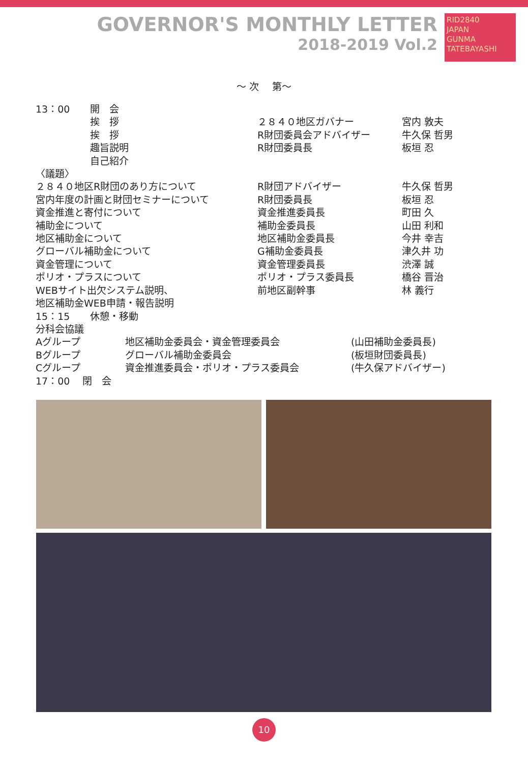GOVERNOR'S MONTHLY LETTER
2018-2019 Vol.2
RID2840
JAPAN
GUNMA TATEBAYASHI
～ 次　 第～
| 13：00 | 開 会 | | |
| | 挨 拶 | ２８４０地区ガバナー | 宮内 敦夫 |
| | 挨 拶 | R財団委員会アドバイザー | 牛久保 哲男 |
| | 趣旨説明 | R財団委員長 | 板垣 忍 |
| | 自己紹介 | | |
| 〈議題〉 | | | |
| ２８４０地区R財団のあり方について | | R財団アドバイザー | 牛久保 哲男 |
| 宮内年度の計画と財団セミナーについて | | R財団委員長 | 板垣 忍 |
| 資金推進と寄付について | | 資金推進委員長 | 町田 久 |
| 補助金について | | 補助金委員長 | 山田 利和 |
| 地区補助金について | | 地区補助金委員長 | 今井 幸吉 |
| グローバル補助金について | | G補助金委員長 | 津久井 功 |
| 資金管理について | | 資金管理委員長 | 渋澤 誠 |
| ポリオ・プラスについて | | ポリオ・プラス委員長 | 橋谷 晋治 |
| WEBサイト出欠システム説明、 | | 前地区副幹事 | 林 義行 |
| 地区補助金WEB申請・報告説明 | | | |
| 15：15 | 休憩・移動 | | |
| 分科会協議 | | | |
| Aグループ | 地区補助金委員会・資金管理委員会 | (山田補助金委員長) |
| Bグループ | グローバル補助金委員会 | (板垣財団委員長) |
| Cグループ | 資金推進委員会・ポリオ・プラス委員会 | (牛久保アドバイザー) |
| 17：00 閉 会 | | |
10